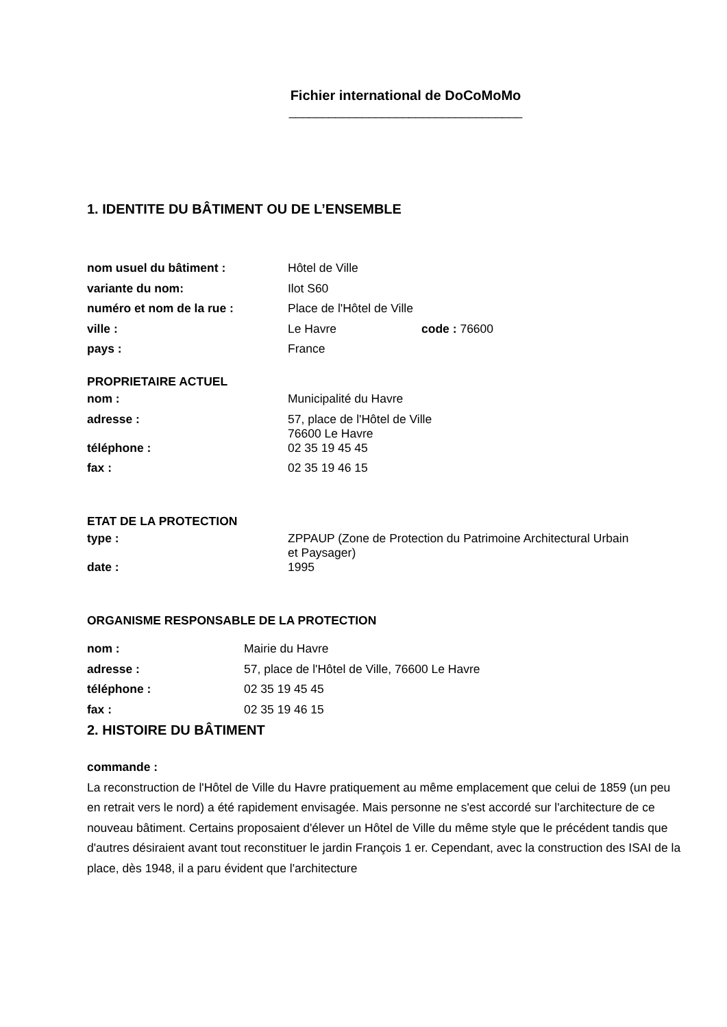Fichier international de DoCoMoMo
___________________________________
1. IDENTITE DU BÂTIMENT OU DE L’ENSEMBLE
| nom usuel du bâtiment : | Hôtel de Ville | |
| variante du nom: | Ilot S60 | |
| numéro et nom de la rue : | Place de l'Hôtel de Ville | |
| ville : | Le Havre | code : 76600 |
| pays : | France | |
PROPRIETAIRE ACTUEL
| nom : | Municipalité du Havre |
| adresse : | 57, place de l'Hôtel de Ville 76600 Le Havre |
| téléphone : | 02 35 19 45 45 |
| fax : | 02 35 19 46 15 |
ETAT DE LA PROTECTION
| type : | ZPPAUP (Zone de Protection du Patrimoine Architectural Urbain et Paysager) |
| date : | 1995 |
ORGANISME RESPONSABLE DE LA PROTECTION
| nom : | Mairie du Havre |
| adresse : | 57, place de l'Hôtel de Ville, 76600 Le Havre |
| téléphone : | 02 35 19 45 45 |
| fax : | 02 35 19 46 15 |
2. HISTOIRE DU BÂTIMENT
commande :
La reconstruction de l'Hôtel de Ville du Havre pratiquement au même emplacement que celui de 1859 (un peu en retrait vers le nord) a été rapidement envisagée. Mais personne ne s'est accordé sur l'architecture de ce nouveau bâtiment. Certains proposaient d'élever un Hôtel de Ville du même style que le précédent tandis que d'autres désiraient avant tout reconstituer le jardin François 1 er. Cependant, avec la construction des ISAI de la place, dès 1948, il a paru évident que l'architecture